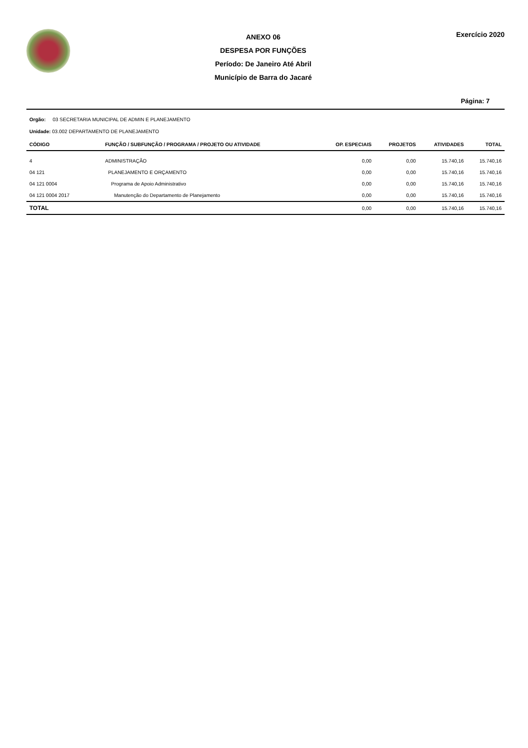ANEXO 06
DESPESA POR FUNÇÕES
Período: De Janeiro Até Abril
Município de Barra do Jacaré
Exercício 2020
Página: 7
Orgão: 03 SECRETARIA MUNICIPAL DE ADMIN E PLANEJAMENTO
Unidade: 03.002 DEPARTAMENTO DE PLANEJAMENTO
| CÓDIGO | FUNÇÃO / SUBFUNÇÃO / PROGRAMA / PROJETO OU ATIVIDADE | OP. ESPECIAIS | PROJETOS | ATIVIDADES | TOTAL |
| --- | --- | --- | --- | --- | --- |
| 4 | ADMINISTRAÇÃO | 0,00 | 0,00 | 15.740,16 | 15.740,16 |
| 04 121 | PLANEJAMENTO E ORÇAMENTO | 0,00 | 0,00 | 15.740,16 | 15.740,16 |
| 04 121 0004 | Programa de Apoio Administrativo | 0,00 | 0,00 | 15.740,16 | 15.740,16 |
| 04 121 0004 2017 | Manutenção do Departamento de Planejamento | 0,00 | 0,00 | 15.740,16 | 15.740,16 |
| TOTAL | | 0,00 | 0,00 | 15.740,16 | 15.740,16 |